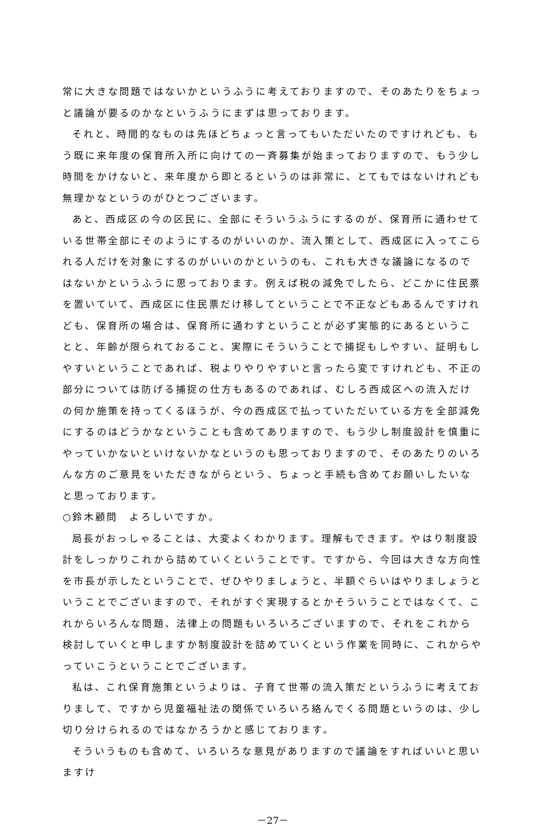常に大きな問題ではないかというふうに考えておりますので、そのあたりをちょっと議論が要るのかなというふうにまずは思っております。
それと、時間的なものは先ほどちょっと言ってもいただいたのですけれども、もう既に来年度の保育所入所に向けての一斉募集が始まっておりますので、もう少し時間をかけないと、来年度から即とるというのは非常に、とてもではないけれども無理かなというのがひとつございます。
あと、西成区の今の区民に、全部にそういうふうにするのが、保育所に通わせている世帯全部にそのようにするのがいいのか、流入策として、西成区に入ってこられる人だけを対象にするのがいいのかというのも、これも大きな議論になるのではないかというふうに思っております。例えば税の減免でしたら、どこかに住民票を置いていて、西成区に住民票だけ移してということで不正などもあるんですけれども、保育所の場合は、保育所に通わすということが必ず実態的にあるということと、年齢が限られておること、実際にそういうことで捕捉もしやすい、証明もしやすいということであれば、税よりやりやすいと言ったら変ですけれども、不正の部分については防げる捕捉の仕方もあるのであれば、むしろ西成区への流入だけの何か施策を持ってくるほうが、今の西成区で払っていただいている方を全部減免にするのはどうかなということも含めてありますので、もう少し制度設計を慎重にやっていかないといけないかなというのも思っておりますので、そのあたりのいろんな方のご意見をいただきながらという、ちょっと手続も含めてお願いしたいなと思っております。
○鈴木顧問　よろしいですか。
局長がおっしゃることは、大変よくわかります。理解もできます。やはり制度設計をしっかりこれから詰めていくということです。ですから、今回は大きな方向性を市長が示したということで、ぜひやりましょうと、半額ぐらいはやりましょうということでございますので、それがすぐ実現するとかそういうことではなくて、これからいろんな問題、法律上の問題もいろいろございますので、それをこれから検討していくと申しますか制度設計を詰めていくという作業を同時に、これからやっていこうということでございます。
私は、これ保育施策というよりは、子育て世帯の流入策だというふうに考えておりまして、ですから児童福祉法の関係でいろいろ絡んでくる問題というのは、少し切り分けられるのではなかろうかと感じております。
そういうものも含めて、いろいろな意見がありますので議論をすればいいと思いますけ
－27－